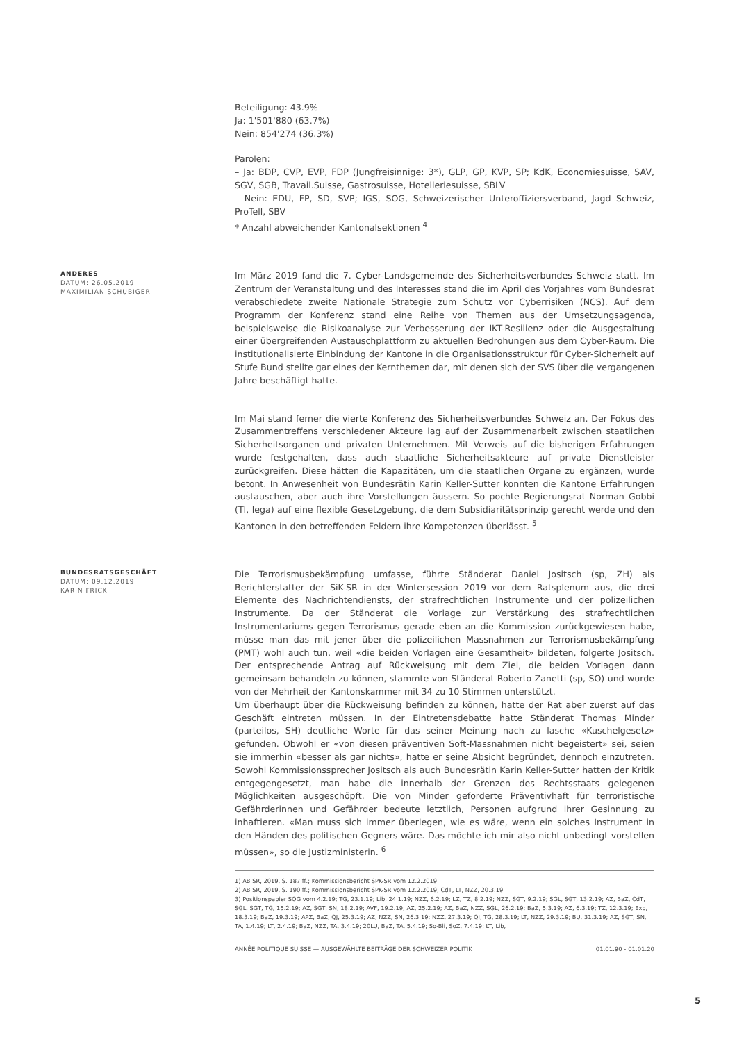Beteiligung: 43.9%
Ja: 1'501'880 (63.7%)
Nein: 854'274 (36.3%)
Parolen:
– Ja: BDP, CVP, EVP, FDP (Jungfreisinnige: 3*), GLP, GP, KVP, SP; KdK, Economiesuisse, SAV, SGV, SGB, Travail.Suisse, Gastrosuisse, Hotelleriesuisse, SBLV
– Nein: EDU, FP, SD, SVP; IGS, SOG, Schweizerischer Unteroffiziersverband, Jagd Schweiz, ProTell, SBV
* Anzahl abweichender Kantonalsektionen <sup>4</sup>
ANDERES
DATUM: 26.05.2019
MAXIMILIAN SCHUBIGER
Im März 2019 fand die 7. Cyber-Landsgemeinde des Sicherheitsverbundes Schweiz statt. Im Zentrum der Veranstaltung und des Interesses stand die im April des Vorjahres vom Bundesrat verabschiedete zweite Nationale Strategie zum Schutz vor Cyberrisiken (NCS). Auf dem Programm der Konferenz stand eine Reihe von Themen aus der Umsetzungsagenda, beispielsweise die Risikoanalyse zur Verbesserung der IKT-Resilienz oder die Ausgestaltung einer übergreifenden Austauschplattform zu aktuellen Bedrohungen aus dem Cyber-Raum. Die institutionalisierte Einbindung der Kantone in die Organisationsstruktur für Cyber-Sicherheit auf Stufe Bund stellte gar eines der Kernthemen dar, mit denen sich der SVS über die vergangenen Jahre beschäftigt hatte.
Im Mai stand ferner die vierte Konferenz des Sicherheitsverbundes Schweiz an. Der Fokus des Zusammentreffens verschiedener Akteure lag auf der Zusammenarbeit zwischen staatlichen Sicherheitsorganen und privaten Unternehmen. Mit Verweis auf die bisherigen Erfahrungen wurde festgehalten, dass auch staatliche Sicherheitsakteure auf private Dienstleister zurückgreifen. Diese hätten die Kapazitäten, um die staatlichen Organe zu ergänzen, wurde betont. In Anwesenheit von Bundesrätin Karin Keller-Sutter konnten die Kantone Erfahrungen austauschen, aber auch ihre Vorstellungen äussern. So pochte Regierungsrat Norman Gobbi (TI, lega) auf eine flexible Gesetzgebung, die dem Subsidiaritätsprinzip gerecht werde und den Kantonen in den betreffenden Feldern ihre Kompetenzen überlässt. <sup>5</sup>
BUNDESRATSGESCHÄFT
DATUM: 09.12.2019
KARIN FRICK
Die Terrorismusbekämpfung umfasse, führte Ständerat Daniel Jositsch (sp, ZH) als Berichterstatter der SiK-SR in der Wintersession 2019 vor dem Ratsplenum aus, die drei Elemente des Nachrichtendiensts, der strafrechtlichen Instrumente und der polizeilichen Instrumente. Da der Ständerat die Vorlage zur Verstärkung des strafrechtlichen Instrumentariums gegen Terrorismus gerade eben an die Kommission zurückgewiesen habe, müsse man das mit jener über die polizeilichen Massnahmen zur Terrorismusbekämpfung (PMT) wohl auch tun, weil «die beiden Vorlagen eine Gesamtheit» bildeten, folgerte Jositsch. Der entsprechende Antrag auf Rückweisung mit dem Ziel, die beiden Vorlagen dann gemeinsam behandeln zu können, stammte von Ständerat Roberto Zanetti (sp, SO) und wurde von der Mehrheit der Kantonskammer mit 34 zu 10 Stimmen unterstützt.
Um überhaupt über die Rückweisung befinden zu können, hatte der Rat aber zuerst auf das Geschäft eintreten müssen. In der Eintretensdebatte hatte Ständerat Thomas Minder (parteilos, SH) deutliche Worte für das seiner Meinung nach zu lasche «Kuschelgesetz» gefunden. Obwohl er «von diesen präventiven Soft-Massnahmen nicht begeistert» sei, seien sie immerhin «besser als gar nichts», hatte er seine Absicht begründet, dennoch einzutreten. Sowohl Kommissionssprecher Jositsch als auch Bundesrätin Karin Keller-Sutter hatten der Kritik entgegengesetzt, man habe die innerhalb der Grenzen des Rechtsstaats gelegenen Möglichkeiten ausgeschöpft. Die von Minder geforderte Präventivhaft für terroristische Gefährderinnen und Gefährder bedeute letztlich, Personen aufgrund ihrer Gesinnung zu inhaftieren. «Man muss sich immer überlegen, wie es wäre, wenn ein solches Instrument in den Händen des politischen Gegners wäre. Das möchte ich mir also nicht unbedingt vorstellen müssen», so die Justizministerin. <sup>6</sup>
1) AB SR, 2019, S. 187 ff.; Kommissionsbericht SPK-SR vom 12.2.2019
2) AB SR, 2019, S. 190 ff.; Kommissionsbericht SPK-SR vom 12.2.2019; CdT, LT, NZZ, 20.3.19
3) Positionspapier SOG vom 4.2.19; TG, 23.1.19; Lib, 24.1.19; NZZ, 6.2.19; LZ, TZ, 8.2.19; NZZ, SGT, 9.2.19; SGL, SGT, 13.2.19; AZ, BaZ, CdT, SGL, SGT, TG, 15.2.19; AZ, SGT, SN, 18.2.19; AVF, 19.2.19; AZ, 25.2.19; AZ, BaZ, NZZ, SGL, 26.2.19; BaZ, 5.3.19; AZ, 6.3.19; TZ, 12.3.19; Exp, 18.3.19; BaZ, 19.3.19; APZ, BaZ, QJ, 25.3.19; AZ, NZZ, SN, 26.3.19; NZZ, 27.3.19; QJ, TG, 28.3.19; LT, NZZ, 29.3.19; BU, 31.3.19; AZ, SGT, SN, TA, 1.4.19; LT, 2.4.19; BaZ, NZZ, TA, 3.4.19; 20LU, BaZ, TA, 5.4.19; So-Bli, SoZ, 7.4.19; LT, Lib,
ANNÉE POLITIQUE SUISSE — AUSGEWÄHLTE BEITRÄGE DER SCHWEIZER POLITIK 01.01.90 - 01.01.20
5